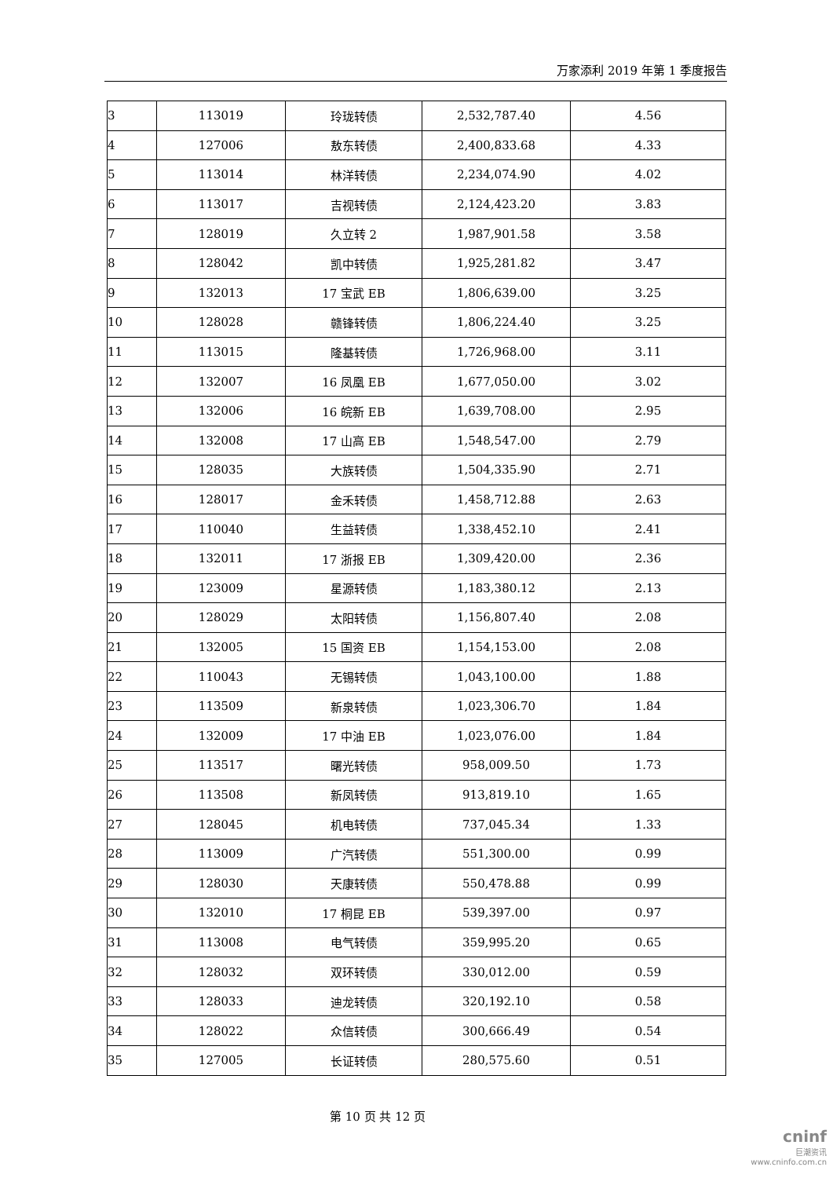万家添利 2019 年第 1 季度报告
| 3 | 113019 | 玲珑转债 | 2,532,787.40 | 4.56 |
| 4 | 127006 | 敖东转债 | 2,400,833.68 | 4.33 |
| 5 | 113014 | 林洋转债 | 2,234,074.90 | 4.02 |
| 6 | 113017 | 吉视转债 | 2,124,423.20 | 3.83 |
| 7 | 128019 | 久立转 2 | 1,987,901.58 | 3.58 |
| 8 | 128042 | 凯中转债 | 1,925,281.82 | 3.47 |
| 9 | 132013 | 17 宝武 EB | 1,806,639.00 | 3.25 |
| 10 | 128028 | 赣锋转债 | 1,806,224.40 | 3.25 |
| 11 | 113015 | 隆基转债 | 1,726,968.00 | 3.11 |
| 12 | 132007 | 16 凤凰 EB | 1,677,050.00 | 3.02 |
| 13 | 132006 | 16 皖新 EB | 1,639,708.00 | 2.95 |
| 14 | 132008 | 17 山高 EB | 1,548,547.00 | 2.79 |
| 15 | 128035 | 大族转债 | 1,504,335.90 | 2.71 |
| 16 | 128017 | 金禾转债 | 1,458,712.88 | 2.63 |
| 17 | 110040 | 生益转债 | 1,338,452.10 | 2.41 |
| 18 | 132011 | 17 浙报 EB | 1,309,420.00 | 2.36 |
| 19 | 123009 | 星源转债 | 1,183,380.12 | 2.13 |
| 20 | 128029 | 太阳转债 | 1,156,807.40 | 2.08 |
| 21 | 132005 | 15 国资 EB | 1,154,153.00 | 2.08 |
| 22 | 110043 | 无锡转债 | 1,043,100.00 | 1.88 |
| 23 | 113509 | 新泉转债 | 1,023,306.70 | 1.84 |
| 24 | 132009 | 17 中油 EB | 1,023,076.00 | 1.84 |
| 25 | 113517 | 曙光转债 | 958,009.50 | 1.73 |
| 26 | 113508 | 新凤转债 | 913,819.10 | 1.65 |
| 27 | 128045 | 机电转债 | 737,045.34 | 1.33 |
| 28 | 113009 | 广汽转债 | 551,300.00 | 0.99 |
| 29 | 128030 | 天康转债 | 550,478.88 | 0.99 |
| 30 | 132010 | 17 桐昆 EB | 539,397.00 | 0.97 |
| 31 | 113008 | 电气转债 | 359,995.20 | 0.65 |
| 32 | 128032 | 双环转债 | 330,012.00 | 0.59 |
| 33 | 128033 | 迪龙转债 | 320,192.10 | 0.58 |
| 34 | 128022 | 众信转债 | 300,666.49 | 0.54 |
| 35 | 127005 | 长证转债 | 280,575.60 | 0.51 |
第 10 页 共 12 页
cninf
巨潮资讯
www.cninfo.com.cn